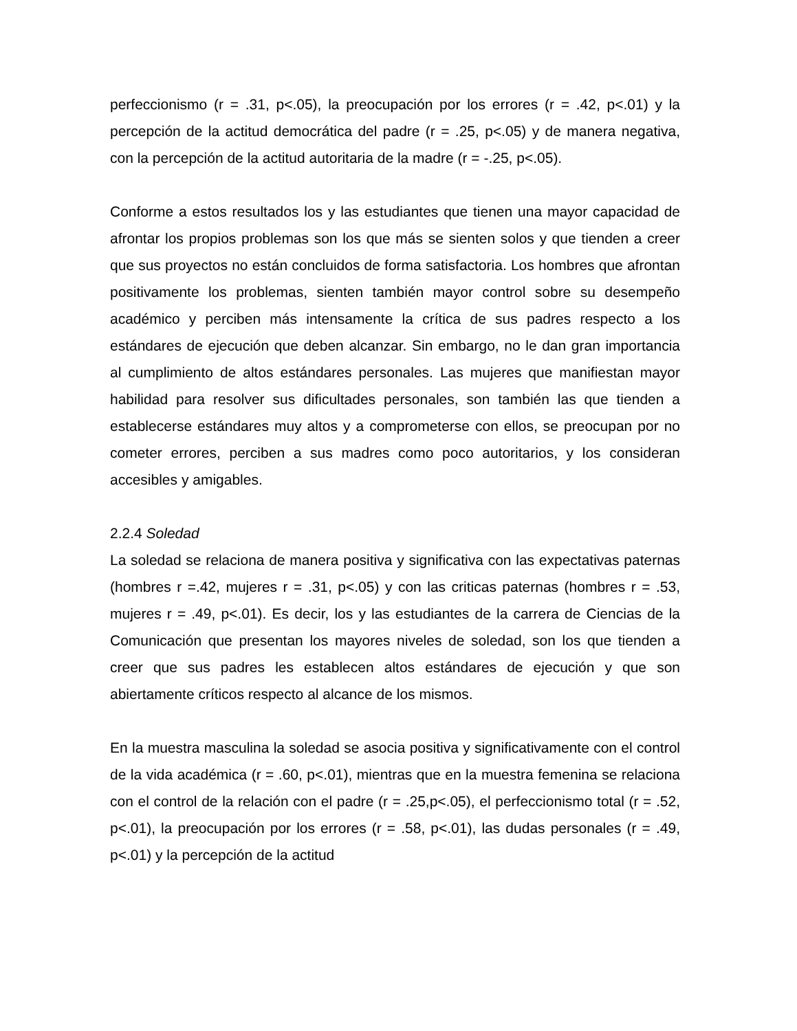perfeccionismo (r = .31, p<.05), la preocupación por los errores (r = .42, p<.01) y la percepción de la actitud democrática del padre (r = .25, p<.05) y de manera negativa, con la percepción de la actitud autoritaria de la madre (r = -.25, p<.05).
Conforme a estos resultados los y las estudiantes que tienen una mayor capacidad de afrontar los propios problemas son los que más se sienten solos y que tienden a creer que sus proyectos no están concluidos de forma satisfactoria. Los hombres que afrontan positivamente los problemas, sienten también mayor control sobre su desempeño académico y perciben más intensamente la crítica de sus padres respecto a los estándares de ejecución que deben alcanzar. Sin embargo, no le dan gran importancia al cumplimiento de altos estándares personales. Las mujeres que manifiestan mayor habilidad para resolver sus dificultades personales, son también las que tienden a establecerse estándares muy altos y a comprometerse con ellos, se preocupan por no cometer errores, perciben a sus madres como poco autoritarios, y los consideran accesibles y amigables.
2.2.4 Soledad
La soledad se relaciona de manera positiva y significativa con las expectativas paternas (hombres r =.42, mujeres r = .31, p<.05) y con las criticas paternas (hombres r = .53, mujeres r = .49, p<.01). Es decir, los y las estudiantes de la carrera de Ciencias de la Comunicación que presentan los mayores niveles de soledad, son los que tienden a creer que sus padres les establecen altos estándares de ejecución y que son abiertamente críticos respecto al alcance de los mismos.
En la muestra masculina la soledad se asocia positiva y significativamente con el control de la vida académica (r = .60, p<.01), mientras que en la muestra femenina se relaciona con el control de la relación con el padre (r = .25,p<.05), el perfeccionismo total (r = .52, p<.01), la preocupación por los errores (r = .58, p<.01), las dudas personales (r = .49, p<.01) y la percepción de la actitud